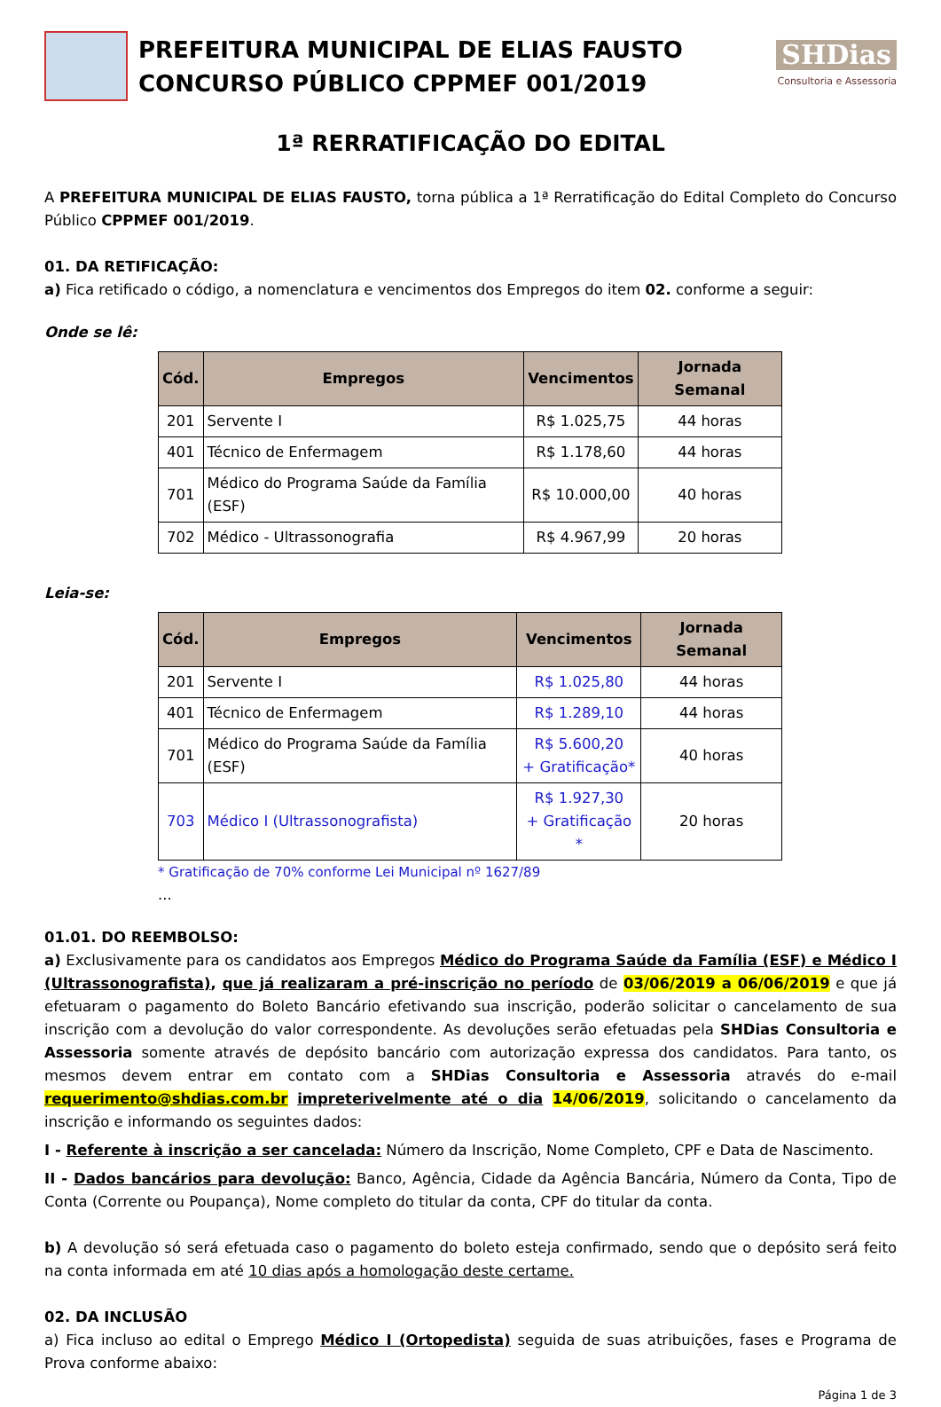PREFEITURA MUNICIPAL DE ELIAS FAUSTO
CONCURSO PÚBLICO CPPMEF 001/2019
SHDias
Consultoria e Assessoria
1ª RERRATIFICAÇÃO DO EDITAL
A PREFEITURA MUNICIPAL DE ELIAS FAUSTO, torna pública a 1ª Rerratificação do Edital Completo do Concurso Público CPPMEF 001/2019.
01. DA RETIFICAÇÃO:
a) Fica retificado o código, a nomenclatura e vencimentos dos Empregos do item 02. conforme a seguir:
Onde se lê:
| Cód. | Empregos | Vencimentos | Jornada Semanal |
| --- | --- | --- | --- |
| 201 | Servente I | R$ 1.025,75 | 44 horas |
| 401 | Técnico de Enfermagem | R$ 1.178,60 | 44 horas |
| 701 | Médico do Programa Saúde da Família (ESF) | R$ 10.000,00 | 40 horas |
| 702 | Médico - Ultrassonografia | R$ 4.967,99 | 20 horas |
Leia-se:
| Cód. | Empregos | Vencimentos | Jornada Semanal |
| --- | --- | --- | --- |
| 201 | Servente I | R$ 1.025,80 | 44 horas |
| 401 | Técnico de Enfermagem | R$ 1.289,10 | 44 horas |
| 701 | Médico do Programa Saúde da Família (ESF) | R$ 5.600,20 + Gratificação* | 40 horas |
| 703 | Médico I (Ultrassonografista) | R$ 1.927,30 + Gratificação * | 20 horas |
* Gratificação de 70% conforme Lei Municipal nº 1627/89
...
01.01. DO REEMBOLSO:
a) Exclusivamente para os candidatos aos Empregos Médico do Programa Saúde da Família (ESF) e Médico I (Ultrassonografista), que já realizaram a pré-inscrição no período de 03/06/2019 a 06/06/2019 e que já efetuaram o pagamento do Boleto Bancário efetivando sua inscrição, poderão solicitar o cancelamento de sua inscrição com a devolução do valor correspondente. As devoluções serão efetuadas pela SHDias Consultoria e Assessoria somente através de depósito bancário com autorização expressa dos candidatos. Para tanto, os mesmos devem entrar em contato com a SHDias Consultoria e Assessoria através do e-mail requerimento@shdias.com.br impreterivelmente até o dia 14/06/2019, solicitando o cancelamento da inscrição e informando os seguintes dados:
I - Referente à inscrição a ser cancelada: Número da Inscrição, Nome Completo, CPF e Data de Nascimento.
II - Dados bancários para devolução: Banco, Agência, Cidade da Agência Bancária, Número da Conta, Tipo de Conta (Corrente ou Poupança), Nome completo do titular da conta, CPF do titular da conta.
b) A devolução só será efetuada caso o pagamento do boleto esteja confirmado, sendo que o depósito será feito na conta informada em até 10 dias após a homologação deste certame.
02. DA INCLUSÃO
a) Fica incluso ao edital o Emprego Médico I (Ortopedista) seguida de suas atribuições, fases e Programa de Prova conforme abaixo:
Página 1 de 3